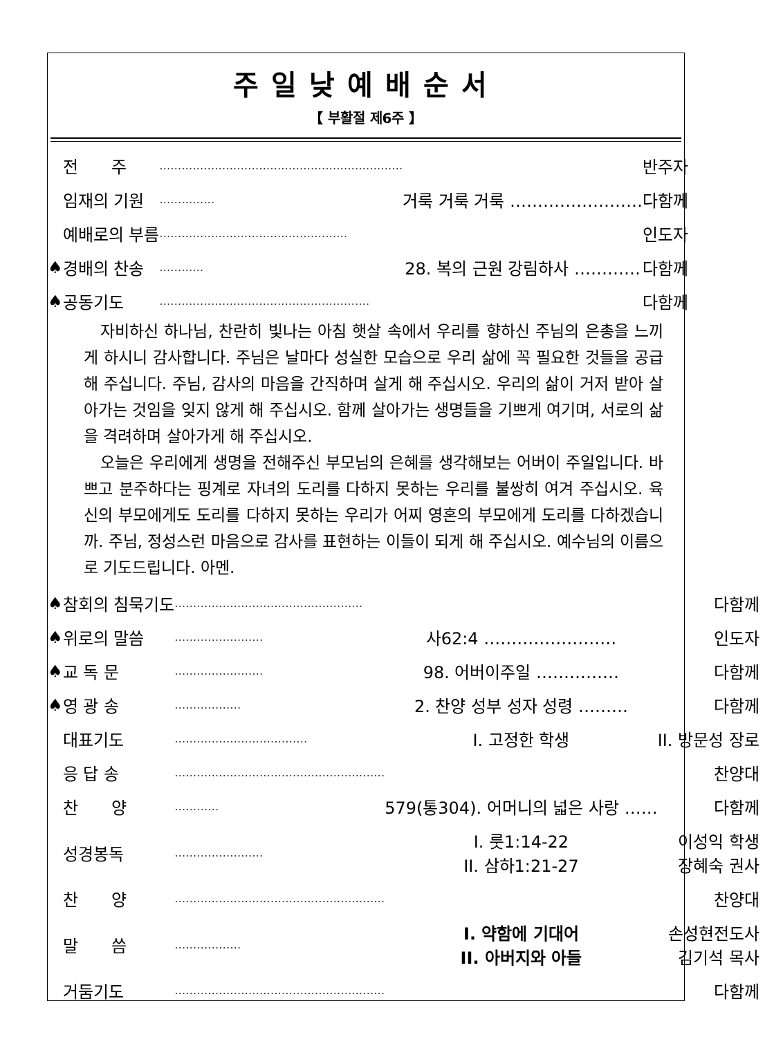주일낮예배순서
【 부활절 제6주 】
| | 전 주 | ………………………………………………………… | | 반주자 |
| | 임재의 기원 | …………… | 거룩 거룩 거룩 …………………… | 다함께 |
| | 예배로의 부름 | …………………………………………… | | 인도자 |
| ♠ | 경배의 찬송 | ………… | 28. 복의 근원 강림하사 ………… | 다함께 |
| ♠ | 공동기도 | ………………………………………………… | | 다함께 |
자비하신 하나님, 찬란히 빛나는 아침 햇살 속에서 우리를 향하신 주님의 은총을 느끼게 하시니 감사합니다. 주님은 날마다 성실한 모습으로 우리 삶에 꼭 필요한 것들을 공급해 주십니다. 주님, 감사의 마음을 간직하며 살게 해 주십시오. 우리의 삶이 거저 받아 살아가는 것임을 잊지 않게 해 주십시오. 함께 살아가는 생명들을 기쁘게 여기며, 서로의 삶을 격려하며 살아가게 해 주십시오.
오늘은 우리에게 생명을 전해주신 부모님의 은혜를 생각해보는 어버이 주일입니다. 바쁘고 분주하다는 핑계로 자녀의 도리를 다하지 못하는 우리를 불쌍히 여겨 주십시오. 육신의 부모에게도 도리를 다하지 못하는 우리가 어찌 영혼의 부모에게 도리를 다하겠습니까. 주님, 정성스런 마음으로 감사를 표현하는 이들이 되게 해 주십시오. 예수님의 이름으로 기도드립니다. 아멘.
| ♠ | 참회의 침묵기도 | …………………………………………… | | 다함께 |
| ♠ | 위로의 말씀 | …………………… | 사62:4 …………………… | 인도자 |
| ♠ | 교 독 문 | …………………… | 98. 어버이주일 …………… | 다함께 |
| ♠ | 영 광 송 | ……………… | 2. 찬양 성부 성자 성령 ……… | 다함께 |
| | 대표기도 | ……………………………… | I. 고정한 학생 | II. 방문성 장로 |
| | 응 답 송 | ………………………………………………… | | 찬양대 |
| | 찬 양 | ………… | 579(통304). 어머니의 넓은 사랑 …… | 다함께 |
| | 성경봉독 | …………………… | I. 룻1:14-22 II. 삼하1:21-27 | 이성익 학생 장혜숙 권사 |
| | 찬 양 | ………………………………………………… | | 찬양대 |
| | 말 씀 | ……………… | I. 약함에 기대어 II. 아버지와 아들 | 손성현전도사 김기석 목사 |
| | 거둠기도 | ………………………………………………… | | 다함께 |